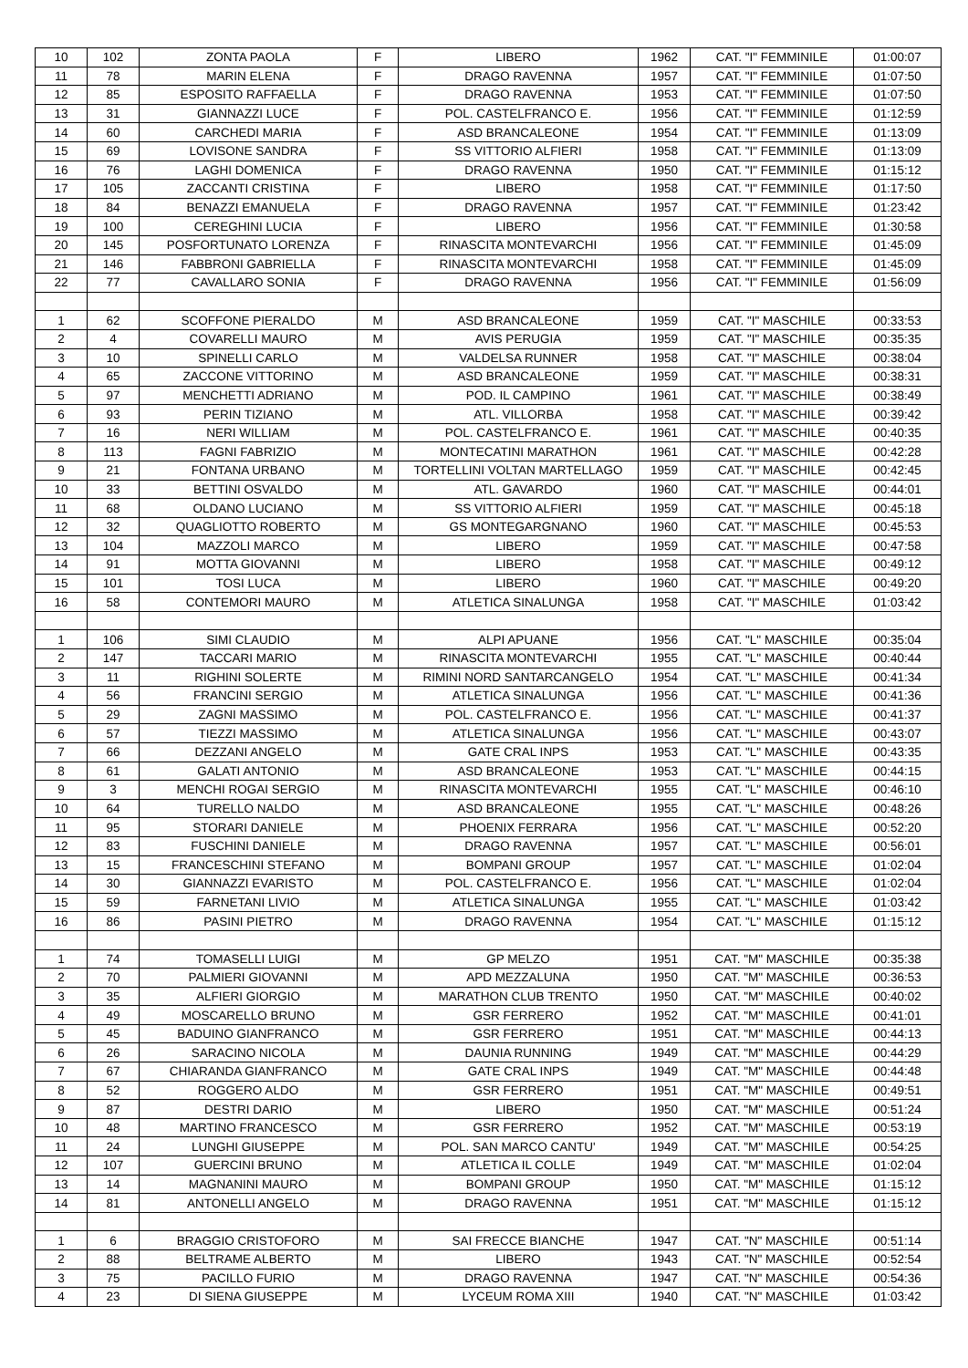| 10 | 102 | ZONTA PAOLA | F | LIBERO | 1962 | CAT. "I" FEMMINILE | 01:00:07 |
| 11 | 78 | MARIN ELENA | F | DRAGO RAVENNA | 1957 | CAT. "I" FEMMINILE | 01:07:50 |
| 12 | 85 | ESPOSITO RAFFAELLA | F | DRAGO RAVENNA | 1953 | CAT. "I" FEMMINILE | 01:07:50 |
| 13 | 31 | GIANNAZZI LUCE | F | POL. CASTELFRANCO E. | 1956 | CAT. "I" FEMMINILE | 01:12:59 |
| 14 | 60 | CARCHEDI MARIA | F | ASD BRANCALEONE | 1954 | CAT. "I" FEMMINILE | 01:13:09 |
| 15 | 69 | LOVISONE SANDRA | F | SS VITTORIO ALFIERI | 1958 | CAT. "I" FEMMINILE | 01:13:09 |
| 16 | 76 | LAGHI DOMENICA | F | DRAGO RAVENNA | 1950 | CAT. "I" FEMMINILE | 01:15:12 |
| 17 | 105 | ZACCANTI CRISTINA | F | LIBERO | 1958 | CAT. "I" FEMMINILE | 01:17:50 |
| 18 | 84 | BENAZZI EMANUELA | F | DRAGO RAVENNA | 1957 | CAT. "I" FEMMINILE | 01:23:42 |
| 19 | 100 | CEREGHINI LUCIA | F | LIBERO | 1956 | CAT. "I" FEMMINILE | 01:30:58 |
| 20 | 145 | POSFORTUNATO LORENZA | F | RINASCITA MONTEVARCHI | 1956 | CAT. "I" FEMMINILE | 01:45:09 |
| 21 | 146 | FABBRONI GABRIELLA | F | RINASCITA MONTEVARCHI | 1958 | CAT. "I" FEMMINILE | 01:45:09 |
| 22 | 77 | CAVALLARO SONIA | F | DRAGO RAVENNA | 1956 | CAT. "I" FEMMINILE | 01:56:09 |
| 1 | 62 | SCOFFONE PIERALDO | M | ASD BRANCALEONE | 1959 | CAT. "I" MASCHILE | 00:33:53 |
| 2 | 4 | COVARELLI MAURO | M | AVIS PERUGIA | 1959 | CAT. "I" MASCHILE | 00:35:35 |
| 3 | 10 | SPINELLI CARLO | M | VALDELSA RUNNER | 1958 | CAT. "I" MASCHILE | 00:38:04 |
| 4 | 65 | ZACCONE VITTORINO | M | ASD BRANCALEONE | 1959 | CAT. "I" MASCHILE | 00:38:31 |
| 5 | 97 | MENCHETTI ADRIANO | M | POD. IL CAMPINO | 1961 | CAT. "I" MASCHILE | 00:38:49 |
| 6 | 93 | PERIN TIZIANO | M | ATL. VILLORBA | 1958 | CAT. "I" MASCHILE | 00:39:42 |
| 7 | 16 | NERI WILLIAM | M | POL. CASTELFRANCO E. | 1961 | CAT. "I" MASCHILE | 00:40:35 |
| 8 | 113 | FAGNI FABRIZIO | M | MONTECATINI MARATHON | 1961 | CAT. "I" MASCHILE | 00:42:28 |
| 9 | 21 | FONTANA URBANO | M | TORTELLINI VOLTAN MARTELLAGO | 1959 | CAT. "I" MASCHILE | 00:42:45 |
| 10 | 33 | BETTINI OSVALDO | M | ATL. GAVARDO | 1960 | CAT. "I" MASCHILE | 00:44:01 |
| 11 | 68 | OLDANO LUCIANO | M | SS VITTORIO ALFIERI | 1959 | CAT. "I" MASCHILE | 00:45:18 |
| 12 | 32 | QUAGLIOTTO ROBERTO | M | GS MONTEGARGNANO | 1960 | CAT. "I" MASCHILE | 00:45:53 |
| 13 | 104 | MAZZOLI MARCO | M | LIBERO | 1959 | CAT. "I" MASCHILE | 00:47:58 |
| 14 | 91 | MOTTA GIOVANNI | M | LIBERO | 1958 | CAT. "I" MASCHILE | 00:49:12 |
| 15 | 101 | TOSI LUCA | M | LIBERO | 1960 | CAT. "I" MASCHILE | 00:49:20 |
| 16 | 58 | CONTEMORI MAURO | M | ATLETICA SINALUNGA | 1958 | CAT. "I" MASCHILE | 01:03:42 |
| 1 | 106 | SIMI CLAUDIO | M | ALPI APUANE | 1956 | CAT. "L" MASCHILE | 00:35:04 |
| 2 | 147 | TACCARI MARIO | M | RINASCITA MONTEVARCHI | 1955 | CAT. "L" MASCHILE | 00:40:44 |
| 3 | 11 | RIGHINI SOLERTE | M | RIMINI NORD SANTARCANGELO | 1954 | CAT. "L" MASCHILE | 00:41:34 |
| 4 | 56 | FRANCINI SERGIO | M | ATLETICA SINALUNGA | 1956 | CAT. "L" MASCHILE | 00:41:36 |
| 5 | 29 | ZAGNI MASSIMO | M | POL. CASTELFRANCO E. | 1956 | CAT. "L" MASCHILE | 00:41:37 |
| 6 | 57 | TIEZZI MASSIMO | M | ATLETICA SINALUNGA | 1956 | CAT. "L" MASCHILE | 00:43:07 |
| 7 | 66 | DEZZANI ANGELO | M | GATE CRAL INPS | 1953 | CAT. "L" MASCHILE | 00:43:35 |
| 8 | 61 | GALATI ANTONIO | M | ASD BRANCALEONE | 1953 | CAT. "L" MASCHILE | 00:44:15 |
| 9 | 3 | MENCHI ROGAI SERGIO | M | RINASCITA MONTEVARCHI | 1955 | CAT. "L" MASCHILE | 00:46:10 |
| 10 | 64 | TURELLO NALDO | M | ASD BRANCALEONE | 1955 | CAT. "L" MASCHILE | 00:48:26 |
| 11 | 95 | STORARI DANIELE | M | PHOENIX FERRARA | 1956 | CAT. "L" MASCHILE | 00:52:20 |
| 12 | 83 | FUSCHINI DANIELE | M | DRAGO RAVENNA | 1957 | CAT. "L" MASCHILE | 00:56:01 |
| 13 | 15 | FRANCESCHINI STEFANO | M | BOMPANI GROUP | 1957 | CAT. "L" MASCHILE | 01:02:04 |
| 14 | 30 | GIANNAZZI EVARISTO | M | POL. CASTELFRANCO E. | 1956 | CAT. "L" MASCHILE | 01:02:04 |
| 15 | 59 | FARNETANI LIVIO | M | ATLETICA SINALUNGA | 1955 | CAT. "L" MASCHILE | 01:03:42 |
| 16 | 86 | PASINI PIETRO | M | DRAGO RAVENNA | 1954 | CAT. "L" MASCHILE | 01:15:12 |
| 1 | 74 | TOMASELLI LUIGI | M | GP MELZO | 1951 | CAT. "M" MASCHILE | 00:35:38 |
| 2 | 70 | PALMIERI GIOVANNI | M | APD MEZZALUNA | 1950 | CAT. "M" MASCHILE | 00:36:53 |
| 3 | 35 | ALFIERI GIORGIO | M | MARATHON CLUB TRENTO | 1950 | CAT. "M" MASCHILE | 00:40:02 |
| 4 | 49 | MOSCARELLO BRUNO | M | GSR FERRERO | 1952 | CAT. "M" MASCHILE | 00:41:01 |
| 5 | 45 | BADUINO GIANFRANCO | M | GSR FERRERO | 1951 | CAT. "M" MASCHILE | 00:44:13 |
| 6 | 26 | SARACINO NICOLA | M | DAUNIA RUNNING | 1949 | CAT. "M" MASCHILE | 00:44:29 |
| 7 | 67 | CHIARANDA GIANFRANCO | M | GATE CRAL INPS | 1949 | CAT. "M" MASCHILE | 00:44:48 |
| 8 | 52 | ROGGERO ALDO | M | GSR FERRERO | 1951 | CAT. "M" MASCHILE | 00:49:51 |
| 9 | 87 | DESTRI DARIO | M | LIBERO | 1950 | CAT. "M" MASCHILE | 00:51:24 |
| 10 | 48 | MARTINO FRANCESCO | M | GSR FERRERO | 1952 | CAT. "M" MASCHILE | 00:53:19 |
| 11 | 24 | LUNGHI GIUSEPPE | M | POL. SAN MARCO CANTU' | 1949 | CAT. "M" MASCHILE | 00:54:25 |
| 12 | 107 | GUERCINI BRUNO | M | ATLETICA IL COLLE | 1949 | CAT. "M" MASCHILE | 01:02:04 |
| 13 | 14 | MAGNANINI MAURO | M | BOMPANI GROUP | 1950 | CAT. "M" MASCHILE | 01:15:12 |
| 14 | 81 | ANTONELLI ANGELO | M | DRAGO RAVENNA | 1951 | CAT. "M" MASCHILE | 01:15:12 |
| 1 | 6 | BRAGGIO CRISTOFORO | M | SAI FRECCE BIANCHE | 1947 | CAT. "N" MASCHILE | 00:51:14 |
| 2 | 88 | BELTRAME ALBERTO | M | LIBERO | 1943 | CAT. "N" MASCHILE | 00:52:54 |
| 3 | 75 | PACILLO FURIO | M | DRAGO RAVENNA | 1947 | CAT. "N" MASCHILE | 00:54:36 |
| 4 | 23 | DI SIENA GIUSEPPE | M | LYCEUM ROMA XIII | 1940 | CAT. "N" MASCHILE | 01:03:42 |